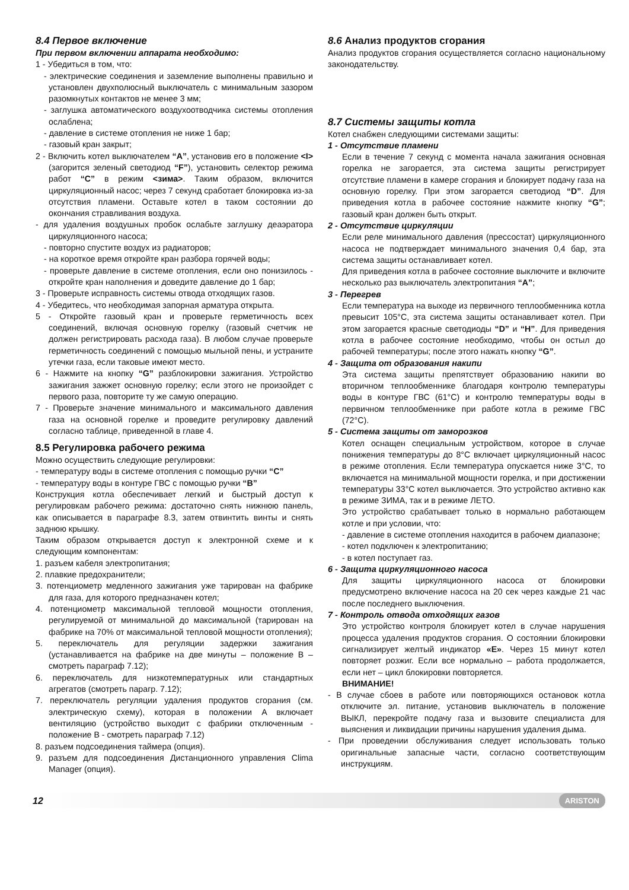8.4 Первое включение
При первом включении аппарата необходимо:
1 - Убедиться в том, что:
- электрические соединения и заземление выполнены правильно и установлен двухполюсный выключатель с минимальным зазором разомкнутых контактов не менее 3 мм;
- заглушка автоматического воздухоотводчика системы отопления ослаблена;
- давление в системе отопления не ниже 1 бар;
- газовый кран закрыт;
2 - Включить котел выключателем “A”, установив его в положение <I> (загорится зеленый светодиод “F”), установить селектор режима работ “C” в режим <зима>. Таким образом, включится циркуляционный насос; через 7 секунд сработает блокировка из-за отсутствия пламени. Оставьте котел в таком состоянии до окончания стравливания воздуха.
- для удаления воздушных пробок ослабьте заглушку деаэратора циркуляционного насоса;
- повторно спустите воздух из радиаторов;
- на короткое время откройте кран разбора горячей воды;
- проверьте давление в системе отопления, если оно понизилось - откройте кран наполнения и доведите давление до 1 бар;
3 - Проверьте исправность системы отвода отходящих газов.
4 - Убедитесь, что необходимая запорная арматура открыта.
5 - Откройте газовый кран и проверьте герметичность всех соединений, включая основную горелку (газовый счетчик не должен регистрировать расхода газа). В любом случае проверьте герметичность соединений с помощью мыльной пены, и устраните утечки газа, если таковые имеют место.
6 - Нажмите на кнопку “G” разблокировки зажигания. Устройство зажигания зажжет основную горелку; если этого не произойдет с первого раза, повторите ту же самую операцию.
7 - Проверьте значение минимального и максимального давления газа на основной горелке и проведите регулировку давлений согласно таблице, приведенной в главе 4.
8.5 Регулировка рабочего режима
Можно осуществить следующие регулировки:
- температуру воды в системе отопления с помощью ручки “C”
- температуру воды в контуре ГВС с помощью ручки “B”
Конструкция котла обеспечивает легкий и быстрый доступ к регулировкам рабочего режима: достаточно снять нижнюю панель, как описывается в параграфе 8.3, затем отвинтить винты и снять заднюю крышку.
Таким образом открывается доступ к электронной схеме и к следующим компонентам:
1. разъем кабеля электропитания;
2. плавкие предохранители;
3. потенциометр медленного зажигания уже тарирован на фабрике для газа, для которого предназначен котел;
4. потенциометр максимальной тепловой мощности отопления, регулируемой от минимальной до максимальной (тарирован на фабрике на 70% от максимальной тепловой мощности отопления);
5. переключатель для регуляции задержки зажигания (устанавливается на фабрике на две минуты – положение B –смотреть параграф 7.12);
6. переключатель для низкотемпературных или стандартных агрегатов (смотреть парагр. 7.12);
7. переключатель регуляции удаления продуктов сгорания (см. электрическую схему), которая в положении A включает вентиляцию (устройство выходит с фабрики отключенным - положение B - смотреть параграф 7.12)
8. разъем подсоединения таймера (опция).
9. разъем для подсоединения Дистанционного управления Clima Manager (опция).
8.6 Анализ продуктов сгорания
Анализ продуктов сгорания осуществляется согласно национальному законодательству.
8.7 Системы защиты котла
Котел снабжен следующими системами защиты:
1 - Отсутствие пламени
Если в течение 7 секунд с момента начала зажигания основная горелка не загорается, эта система защиты регистрирует отсутствие пламени в камере сгорания и блокирует подачу газа на основную горелку. При этом загорается светодиод “D”. Для приведения котла в рабочее состояние нажмите кнопку “G”; газовый кран должен быть открыт.
2 - Отсутствие циркуляции
Если реле минимального давления (прессостат) циркуляционного насоса не подтверждает минимального значения 0,4 бар, эта система защиты останавливает котел.
Для приведения котла в рабочее состояние выключите и включите несколько раз выключатель электропитания “A”;
3 - Перегрев
Если температура на выходе из первичного теплообменника котла превысит 105°C, эта система защиты останавливает котел. При этом загорается красные светодиоды “D” и “H”. Для приведения котла в рабочее состояние необходимо, чтобы он остыл до рабочей температуры; после этого нажать кнопку “G”.
4 - Защита от образования накипи
Эта система защиты препятствует образованию накипи во вторичном теплообменнике благодаря контролю температуры воды в контуре ГВС (61°C) и контролю температуры воды в первичном теплообменнике при работе котла в режиме ГВС (72°C).
5 - Система защиты от заморозков
Котел оснащен специальным устройством, которое в случае понижения температуры до 8°C включает циркуляционный насос в режиме отопления. Если температура опускается ниже 3°C, то включается на минимальной мощности горелка, и при достижении температуры 33°C котел выключается. Это устройство активно как в режиме ЗИМА, так и в режиме ЛЕТО.
Это устройство срабатывает только в нормально работающем котле и при условии, что:
- давление в системе отопления находится в рабочем диапазоне;
- котел подключен к электропитанию;
- в котел поступает газ.
6 - Защита циркуляционного насоса
Для защиты циркуляционного насоса от блокировки предусмотрено включение насоса на 20 сек через каждые 21 час после последнего выключения.
7 - Контроль отвода отходящих газов
Это устройство контроля блокирует котел в случае нарушения процесса удаления продуктов сгорания. О состоянии блокировки сигнализирует желтый индикатор «E». Через 15 минут котел повторяет розжиг. Если все нормально – работа продолжается, если нет – цикл блокировки повторяется.
ВНИМАНИЕ!
- В случае сбоев в работе или повторяющихся остановок котла отключите эл. питание, установив выключатель в положение ВЫКЛ, перекройте подачу газа и вызовите специалиста для выяснения и ликвидации причины нарушения удаления дыма.
- При проведении обслуживания следует использовать только оригинальные запасные части, согласно соответствующим инструкциям.
12 ARISTON